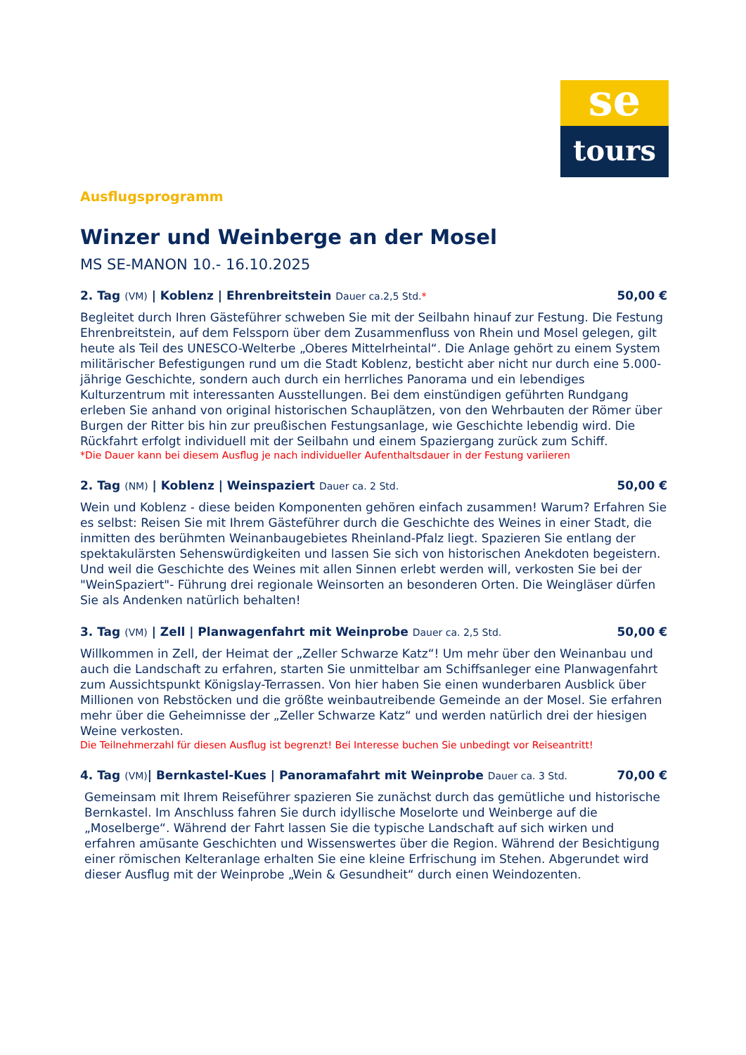se
tours
Ausflugsprogramm
Winzer und Weinberge an der Mosel
MS SE-MANON 10.- 16.10.2025
2. Tag (VM) | Koblenz | Ehrenbreitstein Dauer ca.2,5 Std.* 50,00 €
Begleitet durch Ihren Gästeführer schweben Sie mit der Seilbahn hinauf zur Festung. Die Festung Ehrenbreitstein, auf dem Felssporn über dem Zusammenfluss von Rhein und Mosel gelegen, gilt heute als Teil des UNESCO-Welterbe „Oberes Mittelrheintal“. Die Anlage gehört zu einem System militärischer Befestigungen rund um die Stadt Koblenz, besticht aber nicht nur durch eine 5.000-jährige Geschichte, sondern auch durch ein herrliches Panorama und ein lebendiges Kulturzentrum mit interessanten Ausstellungen. Bei dem einstündigen geführten Rundgang erleben Sie anhand von original historischen Schauplätzen, von den Wehrbauten der Römer über Burgen der Ritter bis hin zur preußischen Festungsanlage, wie Geschichte lebendig wird. Die Rückfahrt erfolgt individuell mit der Seilbahn und einem Spaziergang zurück zum Schiff.
*Die Dauer kann bei diesem Ausflug je nach individueller Aufenthaltsdauer in der Festung variieren
2. Tag (NM) | Koblenz | Weinspaziert Dauer ca. 2 Std. 50,00 €
Wein und Koblenz - diese beiden Komponenten gehören einfach zusammen! Warum? Erfahren Sie es selbst: Reisen Sie mit Ihrem Gästeführer durch die Geschichte des Weines in einer Stadt, die inmitten des berühmten Weinanbaugebietes Rheinland-Pfalz liegt. Spazieren Sie entlang der spektakulärsten Sehenswürdigkeiten und lassen Sie sich von historischen Anekdoten begeistern. Und weil die Geschichte des Weines mit allen Sinnen erlebt werden will, verkosten Sie bei der "WeinSpaziert"- Führung drei regionale Weinsorten an besonderen Orten. Die Weingläser dürfen Sie als Andenken natürlich behalten!
3. Tag (VM) | Zell | Planwagenfahrt mit Weinprobe Dauer ca. 2,5 Std. 50,00 €
Willkommen in Zell, der Heimat der „Zeller Schwarze Katz“! Um mehr über den Weinanbau und auch die Landschaft zu erfahren, starten Sie unmittelbar am Schiffsanleger eine Planwagenfahrt zum Aussichtspunkt Königslay-Terrassen. Von hier haben Sie einen wunderbaren Ausblick über Millionen von Rebstöcken und die größte weinbautreibende Gemeinde an der Mosel. Sie erfahren mehr über die Geheimnisse der „Zeller Schwarze Katz“ und werden natürlich drei der hiesigen Weine verkosten.
Die Teilnehmerzahl für diesen Ausflug ist begrenzt! Bei Interesse buchen Sie unbedingt vor Reiseantritt!
4. Tag (VM)| Bernkastel-Kues | Panoramafahrt mit Weinprobe Dauer ca. 3 Std. 70,00 €
Gemeinsam mit Ihrem Reiseführer spazieren Sie zunächst durch das gemütliche und historische Bernkastel. Im Anschluss fahren Sie durch idyllische Moselorte und Weinberge auf die „Moselberge“. Während der Fahrt lassen Sie die typische Landschaft auf sich wirken und erfahren amüsante Geschichten und Wissenswertes über die Region. Während der Besichtigung einer römischen Kelteranlage erhalten Sie eine kleine Erfrischung im Stehen. Abgerundet wird dieser Ausflug mit der Weinprobe „Wein & Gesundheit“ durch einen Weindozenten.